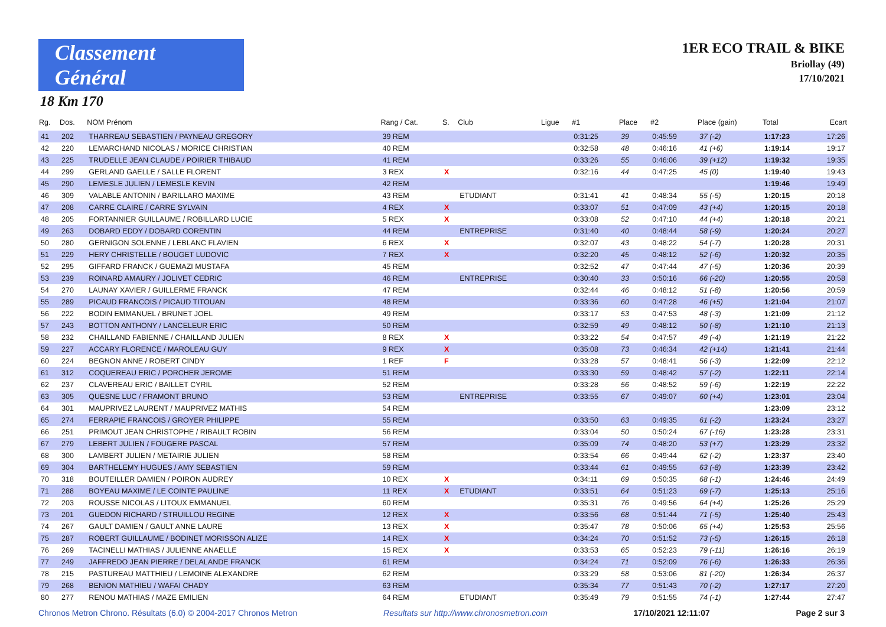Classement Général
18 Km 170
1ER ECO TRAIL & BIKE
Briollay (49)
17/10/2021
| Rg. | Dos. | NOM Prénom | Rang / Cat. | S. | Club | Ligue | #1 | Place | #2 | Place (gain) | Total | Ecart |
| --- | --- | --- | --- | --- | --- | --- | --- | --- | --- | --- | --- | --- |
| 41 | 202 | THARREAU SEBASTIEN / PAYNEAU GREGORY | 39 REM | | | | 0:31:25 | 39 | 0:45:59 | 37 (-2) | 1:17:23 | 17:26 |
| 42 | 220 | LEMARCHAND NICOLAS / MORICE CHRISTIAN | 40 REM | | | | 0:32:58 | 48 | 0:46:16 | 41 (+6) | 1:19:14 | 19:17 |
| 43 | 225 | TRUDELLE JEAN CLAUDE / POIRIER THIBAUD | 41 REM | | | | 0:33:26 | 55 | 0:46:06 | 39 (+12) | 1:19:32 | 19:35 |
| 44 | 299 | GERLAND GAELLE / SALLE FLORENT | 3 REX | X | | | 0:32:16 | 44 | 0:47:25 | 45 (0) | 1:19:40 | 19:43 |
| 45 | 290 | LEMESLE JULIEN / LEMESLE KEVIN | 42 REM | | | | | | | | 1:19:46 | 19:49 |
| 46 | 309 | VALABLE ANTONIN / BARILLARO MAXIME | 43 REM | | ETUDIANT | | 0:31:41 | 41 | 0:48:34 | 55 (-5) | 1:20:15 | 20:18 |
| 47 | 208 | CARRE CLAIRE / CARRE SYLVAIN | 4 REX | X | | | 0:33:07 | 51 | 0:47:09 | 43 (+4) | 1:20:15 | 20:18 |
| 48 | 205 | FORTANNIER GUILLAUME / ROBILLARD LUCIE | 5 REX | X | | | 0:33:08 | 52 | 0:47:10 | 44 (+4) | 1:20:18 | 20:21 |
| 49 | 263 | DOBARD EDDY / DOBARD CORENTIN | 44 REM | | ENTREPRISE | | 0:31:40 | 40 | 0:48:44 | 58 (-9) | 1:20:24 | 20:27 |
| 50 | 280 | GERNIGON SOLENNE / LEBLANC FLAVIEN | 6 REX | X | | | 0:32:07 | 43 | 0:48:22 | 54 (-7) | 1:20:28 | 20:31 |
| 51 | 229 | HERY CHRISTELLE / BOUGET LUDOVIC | 7 REX | X | | | 0:32:20 | 45 | 0:48:12 | 52 (-6) | 1:20:32 | 20:35 |
| 52 | 295 | GIFFARD FRANCK / GUEMAZI MUSTAFA | 45 REM | | | | 0:32:52 | 47 | 0:47:44 | 47 (-5) | 1:20:36 | 20:39 |
| 53 | 239 | ROINARD AMAURY / JOLIVET CEDRIC | 46 REM | | ENTREPRISE | | 0:30:40 | 33 | 0:50:16 | 66 (-20) | 1:20:55 | 20:58 |
| 54 | 270 | LAUNAY XAVIER / GUILLERME FRANCK | 47 REM | | | | 0:32:44 | 46 | 0:48:12 | 51 (-8) | 1:20:56 | 20:59 |
| 55 | 289 | PICAUD FRANCOIS / PICAUD TITOUAN | 48 REM | | | | 0:33:36 | 60 | 0:47:28 | 46 (+5) | 1:21:04 | 21:07 |
| 56 | 222 | BODIN EMMANUEL / BRUNET JOEL | 49 REM | | | | 0:33:17 | 53 | 0:47:53 | 48 (-3) | 1:21:09 | 21:12 |
| 57 | 243 | BOTTON ANTHONY / LANCELEUR ERIC | 50 REM | | | | 0:32:59 | 49 | 0:48:12 | 50 (-8) | 1:21:10 | 21:13 |
| 58 | 232 | CHAILLAND FABIENNE / CHAILLAND JULIEN | 8 REX | X | | | 0:33:22 | 54 | 0:47:57 | 49 (-4) | 1:21:19 | 21:22 |
| 59 | 227 | ACCARY FLORENCE / MAROLEAU GUY | 9 REX | X | | | 0:35:08 | 73 | 0:46:34 | 42 (+14) | 1:21:41 | 21:44 |
| 60 | 224 | BEGNON ANNE / ROBERT CINDY | 1 REF | F | | | 0:33:28 | 57 | 0:48:41 | 56 (-3) | 1:22:09 | 22:12 |
| 61 | 312 | COQUEREAU ERIC / PORCHER JEROME | 51 REM | | | | 0:33:30 | 59 | 0:48:42 | 57 (-2) | 1:22:11 | 22:14 |
| 62 | 237 | CLAVEREAU ERIC / BAILLET CYRIL | 52 REM | | | | 0:33:28 | 56 | 0:48:52 | 59 (-6) | 1:22:19 | 22:22 |
| 63 | 305 | QUESNE LUC / FRAMONT BRUNO | 53 REM | | ENTREPRISE | | 0:33:55 | 67 | 0:49:07 | 60 (+4) | 1:23:01 | 23:04 |
| 64 | 301 | MAUPRIVEZ LAURENT / MAUPRIVEZ MATHIS | 54 REM | | | | | | | | 1:23:09 | 23:12 |
| 65 | 274 | FERRAPIE FRANCOIS / GROYER PHILIPPE | 55 REM | | | | 0:33:50 | 63 | 0:49:35 | 61 (-2) | 1:23:24 | 23:27 |
| 66 | 251 | PRIMOUT JEAN CHRISTOPHE / RIBAULT ROBIN | 56 REM | | | | 0:33:04 | 50 | 0:50:24 | 67 (-16) | 1:23:28 | 23:31 |
| 67 | 279 | LEBERT JULIEN / FOUGERE PASCAL | 57 REM | | | | 0:35:09 | 74 | 0:48:20 | 53 (+7) | 1:23:29 | 23:32 |
| 68 | 300 | LAMBERT JULIEN / METAIRIE JULIEN | 58 REM | | | | 0:33:54 | 66 | 0:49:44 | 62 (-2) | 1:23:37 | 23:40 |
| 69 | 304 | BARTHELEMY HUGUES / AMY SEBASTIEN | 59 REM | | | | 0:33:44 | 61 | 0:49:55 | 63 (-8) | 1:23:39 | 23:42 |
| 70 | 318 | BOUTEILLER DAMIEN / POIRON AUDREY | 10 REX | X | | | 0:34:11 | 69 | 0:50:35 | 68 (-1) | 1:24:46 | 24:49 |
| 71 | 288 | BOYEAU MAXIME / LE COINTE PAULINE | 11 REX | X | ETUDIANT | | 0:33:51 | 64 | 0:51:23 | 69 (-7) | 1:25:13 | 25:16 |
| 72 | 203 | ROUSSE NICOLAS / LITOUX EMMANUEL | 60 REM | | | | 0:35:31 | 76 | 0:49:56 | 64 (+4) | 1:25:26 | 25:29 |
| 73 | 201 | GUEDON RICHARD / STRUILLOU REGINE | 12 REX | X | | | 0:33:56 | 68 | 0:51:44 | 71 (-5) | 1:25:40 | 25:43 |
| 74 | 267 | GAULT DAMIEN / GAULT ANNE LAURE | 13 REX | X | | | 0:35:47 | 78 | 0:50:06 | 65 (+4) | 1:25:53 | 25:56 |
| 75 | 287 | ROBERT GUILLAUME / BODINET MORISSON ALIZE | 14 REX | X | | | 0:34:24 | 70 | 0:51:52 | 73 (-5) | 1:26:15 | 26:18 |
| 76 | 269 | TACINELLI MATHIAS / JULIENNE ANAELLE | 15 REX | X | | | 0:33:53 | 65 | 0:52:23 | 79 (-11) | 1:26:16 | 26:19 |
| 77 | 249 | JAFFREDO JEAN PIERRE / DELALANDE FRANCK | 61 REM | | | | 0:34:24 | 71 | 0:52:09 | 76 (-6) | 1:26:33 | 26:36 |
| 78 | 215 | PASTUREAU MATTHIEU / LEMOINE ALEXANDRE | 62 REM | | | | 0:33:29 | 58 | 0:53:06 | 81 (-20) | 1:26:34 | 26:37 |
| 79 | 268 | BENION MATHIEU / WAFAI CHADY | 63 REM | | | | 0:35:34 | 77 | 0:51:43 | 70 (-2) | 1:27:17 | 27:20 |
| 80 | 277 | RENOU MATHIAS / MAZE EMILIEN | 64 REM | | ETUDIANT | | 0:35:49 | 79 | 0:51:55 | 74 (-1) | 1:27:44 | 27:47 |
Chronos Metron Chrono. Résultats (6.0) © 2004-2017 Chronos Metron Resultats sur http://www.chronosmetron.com 17/10/2021 12:11:07 Page 2 sur 3